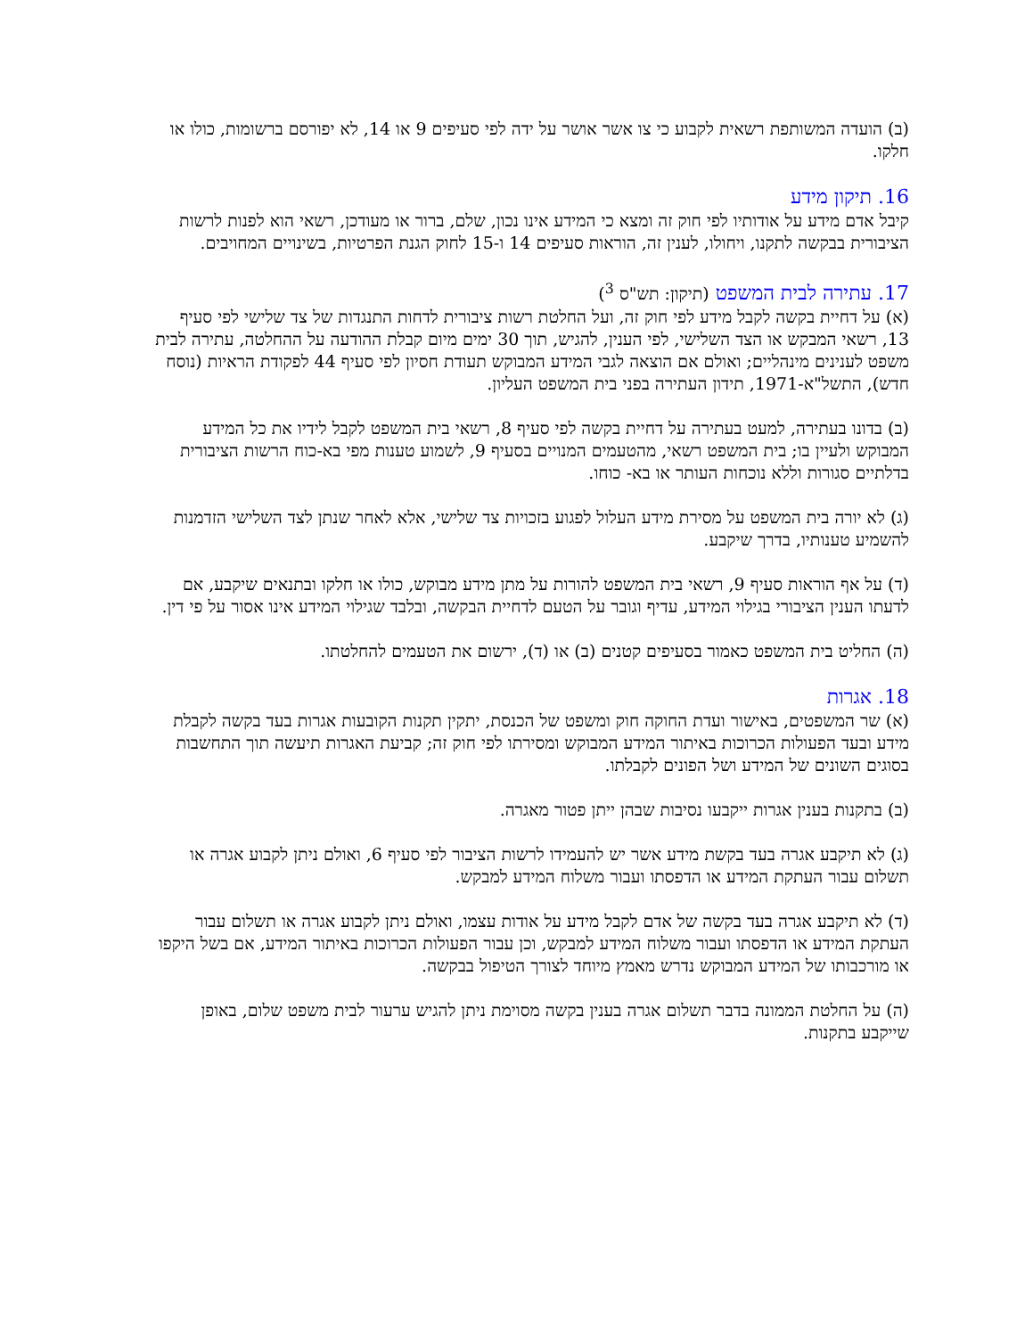(ב) הועדה המשותפת רשאית לקבוע כי צו אשר אושר על ידה לפי סעיפים 9 או 14, לא יפורסם ברשומות, כולו או חלקו.
16. תיקון מידע
קיבל אדם מידע על אודותיו לפי חוק זה ומצא כי המידע אינו נכון, שלם, ברור או מעודכן, רשאי הוא לפנות לרשות הציבורית בבקשה לתקנו, ויחולו, לענין זה, הוראות סעיפים 14 ו-15 לחוק הגנת הפרטיות, בשינויים המחויבים.
17. עתירה לבית המשפט (תיקון: תש"ס <sup>3</sup>)
(א) על דחיית בקשה לקבל מידע לפי חוק זה, ועל החלטת רשות ציבורית לדחות התנגדות של צד שלישי לפי סעיף 13, רשאי המבקש או הצד השלישי, לפי הענין, להגיש, תוך 30 ימים מיום קבלת ההודעה על ההחלטה, עתירה לבית משפט לענינים מינהליים; ואולם אם הוצאה לגבי המידע המבוקש תעודת חסיון לפי סעיף 44 לפקודת הראיות (נוסח חדש), התשל"א-1971, תידון העתירה בפני בית המשפט העליון.
(ב) בדונו בעתירה, למעט בעתירה על דחיית בקשה לפי סעיף 8, רשאי בית המשפט לקבל לידיו את כל המידע המבוקש ולעיין בו; בית המשפט רשאי, מהטעמים המנויים בסעיף 9, לשמוע טענות מפי בא-כוח הרשות הציבורית בדלתיים סגורות וללא נוכחות העותר או בא- כוחו.
(ג) לא יורה בית המשפט על מסירת מידע העלול לפגוע בזכויות צד שלישי, אלא לאחר שנתן לצד השלישי הזדמנות להשמיע טענותיו, בדרך שיקבע.
(ד) על אף הוראות סעיף 9, רשאי בית המשפט להורות על מתן מידע מבוקש, כולו או חלקו ובתנאים שיקבע, אם לדעתו הענין הציבורי בגילוי המידע, עדיף וגובר על הטעם לדחיית הבקשה, ובלבד שגילוי המידע אינו אסור על פי דין.
(ה) החליט בית המשפט כאמור בסעיפים קטנים (ב) או (ד), ירשום את הטעמים להחלטתו.
18. אגרות
(א) שר המשפטים, באישור ועדת החוקה חוק ומשפט של הכנסת, יתקין תקנות הקובעות אגרות בעד בקשה לקבלת מידע ובעד הפעולות הכרוכות באיתור המידע המבוקש ומסירתו לפי חוק זה; קביעת האגרות תיעשה תוך התחשבות בסוגים השונים של המידע ושל הפונים לקבלתו.
(ב) בתקנות בענין אגרות ייקבעו נסיבות שבהן ייתן פטור מאגרה.
(ג) לא תיקבע אגרה בעד בקשת מידע אשר יש להעמידו לרשות הציבור לפי סעיף 6, ואולם ניתן לקבוע אגרה או תשלום עבור העתקת המידע או הדפסתו ועבור משלוח המידע למבקש.
(ד) לא תיקבע אגרה בעד בקשה של אדם לקבל מידע על אודות עצמו, ואולם ניתן לקבוע אגרה או תשלום עבור העתקת המידע או הדפסתו ועבור משלוח המידע למבקש, וכן עבור הפעולות הכרוכות באיתור המידע, אם בשל היקפו או מורכבותו של המידע המבוקש נדרש מאמץ מיוחד לצורך הטיפול בבקשה.
(ה) על החלטת הממונה בדבר תשלום אגרה בענין בקשה מסוימת ניתן להגיש ערעור לבית משפט שלום, באופן שייקבע בתקנות.